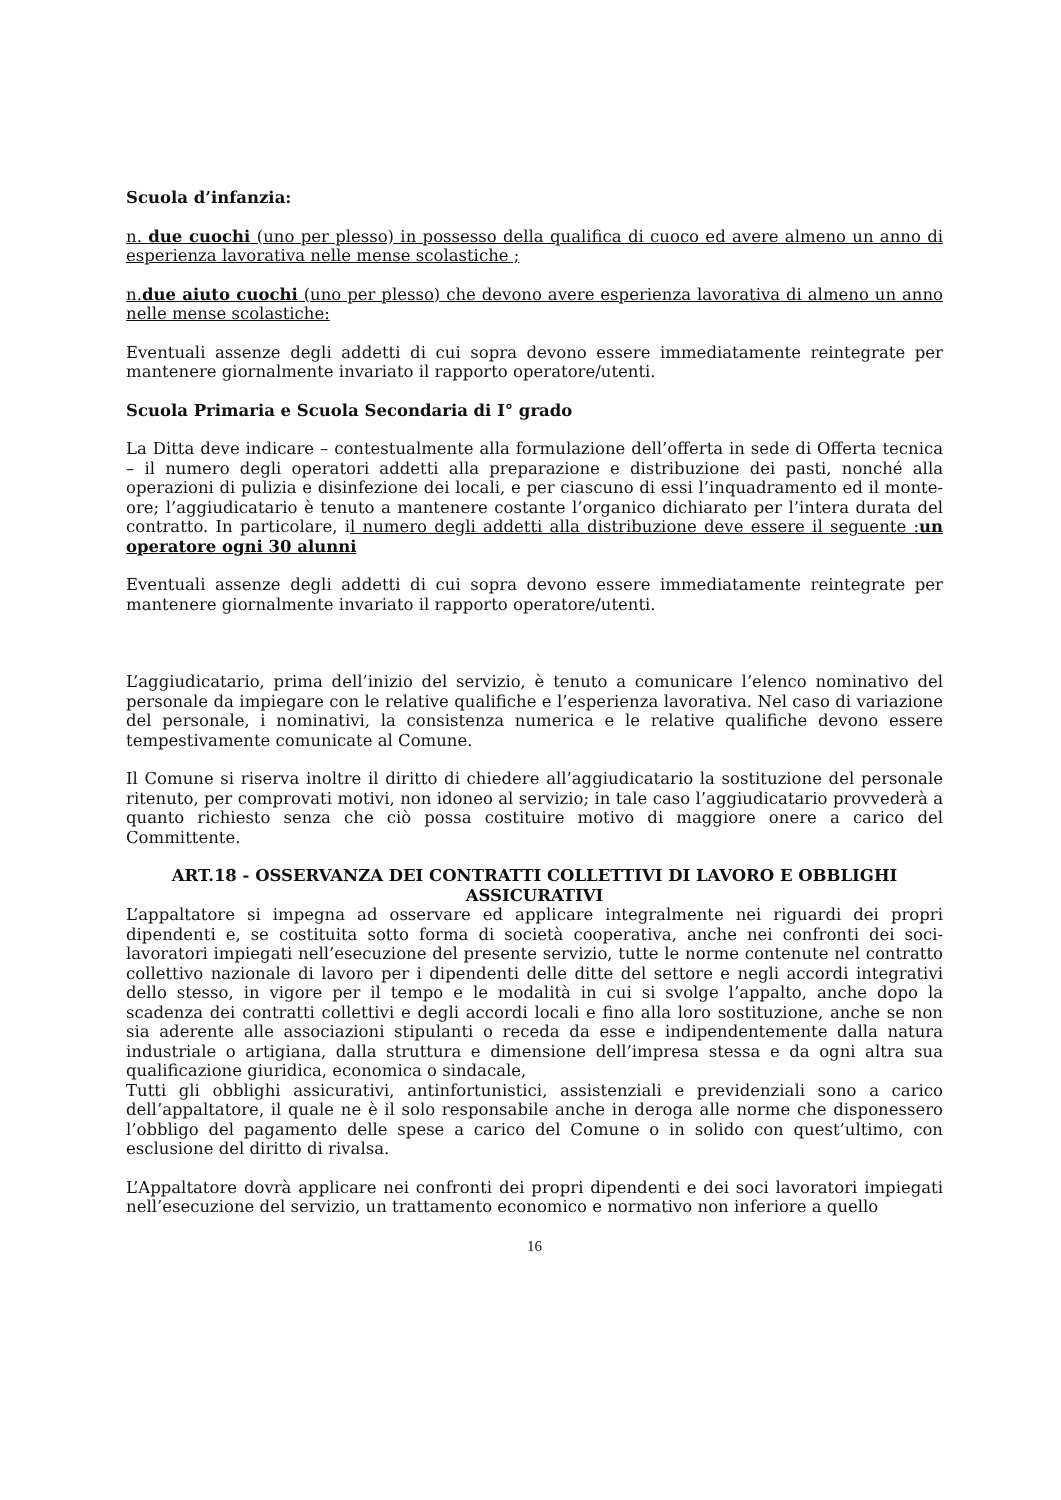Scuola d’infanzia:
n. due cuochi (uno per plesso) in possesso della qualifica di cuoco ed avere almeno un anno di esperienza lavorativa nelle mense scolastiche ;
n.due aiuto cuochi (uno per plesso) che devono avere esperienza lavorativa di almeno un anno nelle mense scolastiche:
Eventuali assenze degli addetti di cui sopra devono essere immediatamente reintegrate per mantenere giornalmente invariato il rapporto operatore/utenti.
Scuola Primaria e Scuola Secondaria di I° grado
La Ditta deve indicare – contestualmente alla formulazione dell’offerta in sede di Offerta tecnica – il numero degli operatori addetti alla preparazione e distribuzione dei pasti, nonché alla operazioni di pulizia e disinfezione dei locali, e per ciascuno di essi l’inquadramento ed il monte-ore; l’aggiudicatario è tenuto a mantenere costante l’organico dichiarato per l’intera durata del contratto. In particolare, il numero degli addetti alla distribuzione deve essere il seguente :un operatore ogni 30 alunni
Eventuali assenze degli addetti di cui sopra devono essere immediatamente reintegrate per mantenere giornalmente invariato il rapporto operatore/utenti.
L’aggiudicatario, prima dell’inizio del servizio, è tenuto a comunicare l’elenco nominativo del personale da impiegare con le relative qualifiche e l’esperienza lavorativa. Nel caso di variazione del personale, i nominativi, la consistenza numerica e le relative qualifiche devono essere tempestivamente comunicate al Comune.
Il Comune si riserva inoltre il diritto di chiedere all’aggiudicatario la sostituzione del personale ritenuto, per comprovati motivi, non idoneo al servizio; in tale caso l’aggiudicatario provvederà a quanto richiesto senza che ciò possa costituire motivo di maggiore onere a carico del Committente.
ART.18 - OSSERVANZA DEI CONTRATTI COLLETTIVI DI LAVORO E OBBLIGHI ASSICURATIVI
L’appaltatore si impegna ad osservare ed applicare integralmente nei riguardi dei propri dipendenti e, se costituita sotto forma di società cooperativa, anche nei confronti dei soci-lavoratori impiegati nell’esecuzione del presente servizio, tutte le norme contenute nel contratto collettivo nazionale di lavoro per i dipendenti delle ditte del settore e negli accordi integrativi dello stesso, in vigore per il tempo e le modalità in cui si svolge l’appalto, anche dopo la scadenza dei contratti collettivi e degli accordi locali e fino alla loro sostituzione, anche se non sia aderente alle associazioni stipulanti o receda da esse e indipendentemente dalla natura industriale o artigiana, dalla struttura e dimensione dell’impresa stessa e da ogni altra sua qualificazione giuridica, economica o sindacale,
Tutti gli obblighi assicurativi, antinfortunistici, assistenziali e previdenziali sono a carico dell’appaltatore, il quale ne è il solo responsabile anche in deroga alle norme che disponessero l’obbligo del pagamento delle spese a carico del Comune o in solido con quest’ultimo, con esclusione del diritto di rivalsa.
L’Appaltatore dovrà applicare nei confronti dei propri dipendenti e dei soci lavoratori impiegati nell’esecuzione del servizio, un trattamento economico e normativo non inferiore a quello
16